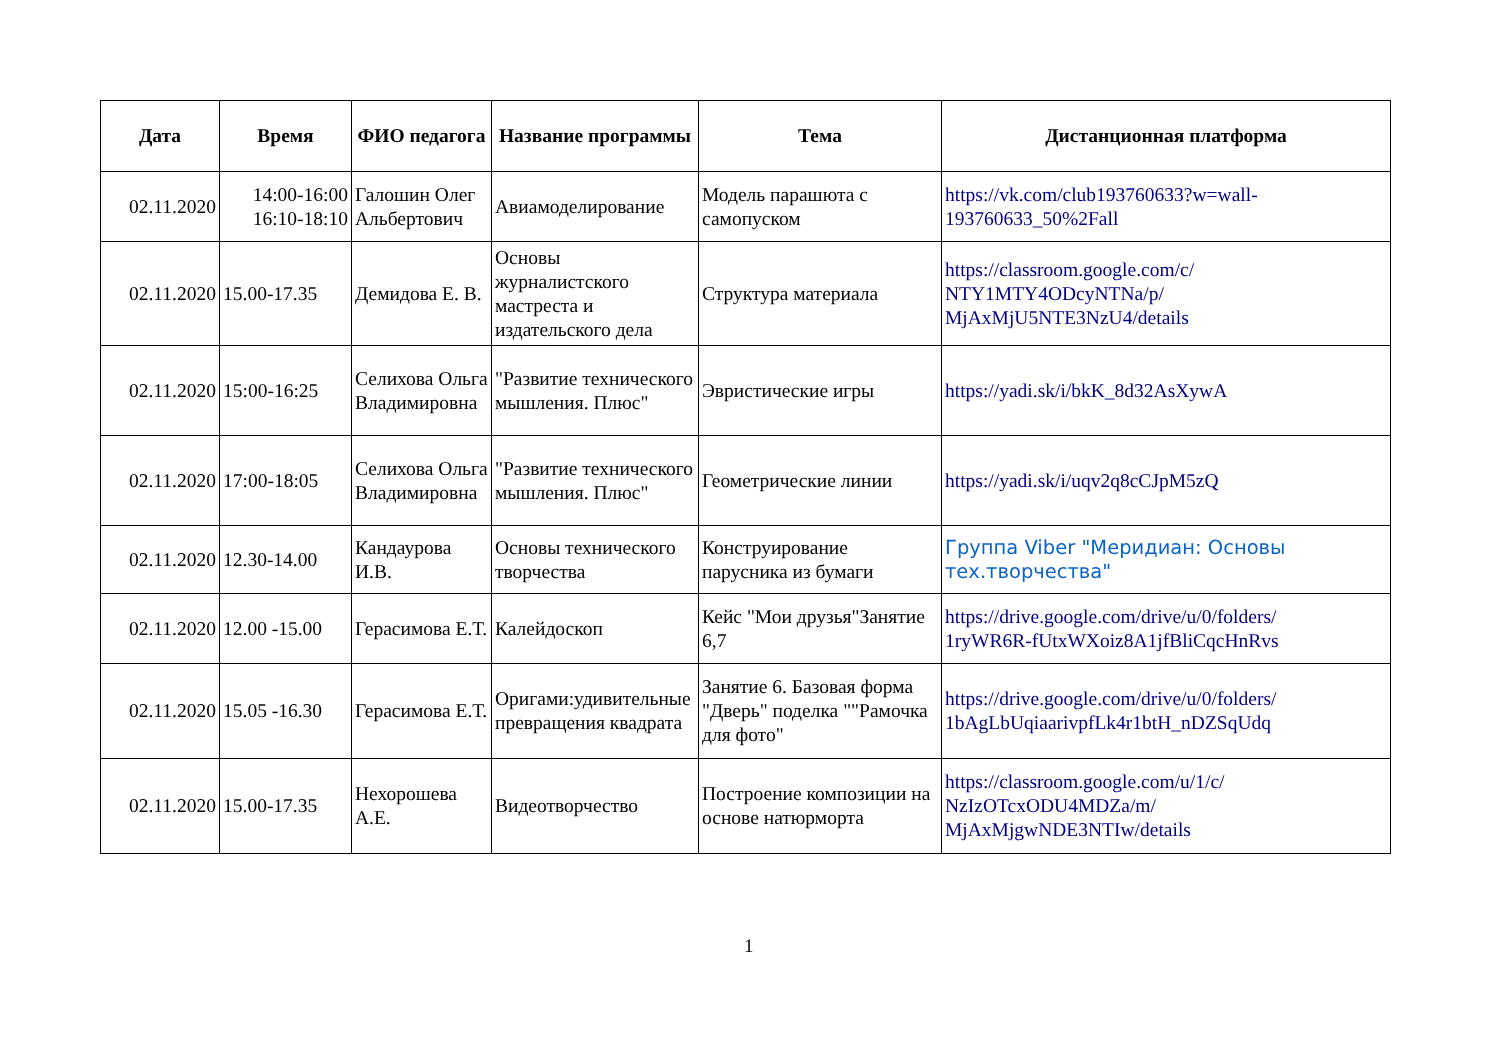| Дата | Время | ФИО педагога | Название программы | Тема | Дистанционная платформа |
| --- | --- | --- | --- | --- | --- |
| 02.11.2020 | 14:00-16:00 16:10-18:10 | Галошин Олег Альбертович | Авиамоделирование | Модель парашюта с самопуском | https://vk.com/club193760633?w=wall-193760633_50%2Fall |
| 02.11.2020 | 15.00-17.35 | Демидова Е. В. | Основы журналистского мастреста и издательского дела | Структура материала | https://classroom.google.com/c/ NTY1MTY4ODcyNTNa/p/ MjAxMjU5NTE3NzU4/details |
| 02.11.2020 | 15:00-16:25 | Селихова Ольга Владимировна | "Развитие технического мышления. Плюс" | Эвристические игры | https://yadi.sk/i/bkK_8d32AsXywA |
| 02.11.2020 | 17:00-18:05 | Селихова Ольга Владимировна | "Развитие технического мышления. Плюс" | Геометрические линии | https://yadi.sk/i/uqv2q8cCJpM5zQ |
| 02.11.2020 | 12.30-14.00 | Кандаурова И.В. | Основы технического творчества | Конструирование парусника из бумаги | Группа Viber "Меридиан: Основы тех.творчества" |
| 02.11.2020 | 12.00 -15.00 | Герасимова Е.Т. | Калейдоскоп | Кейс "Мои друзья"Занятие 6,7 | https://drive.google.com/drive/u/0/folders/ 1ryWR6R-fUtxWXoiz8A1jfBliCqcHnRvs |
| 02.11.2020 | 15.05 -16.30 | Герасимова Е.Т. | Оригами:удивительные превращения квадрата | Занятие 6. Базовая форма "Дверь" поделка ""Рамочка для фото" | https://drive.google.com/drive/u/0/folders/ 1bAgLbUqiaarivpfLk4r1btH_nDZSqUdq |
| 02.11.2020 | 15.00-17.35 | Нехорошева А.Е. | Видеотворчество | Построение композиции на основе натюрморта | https://classroom.google.com/u/1/c/ NzIzOTcxODU4MDZa/m/ MjAxMjgwNDE3NTIw/details |
1